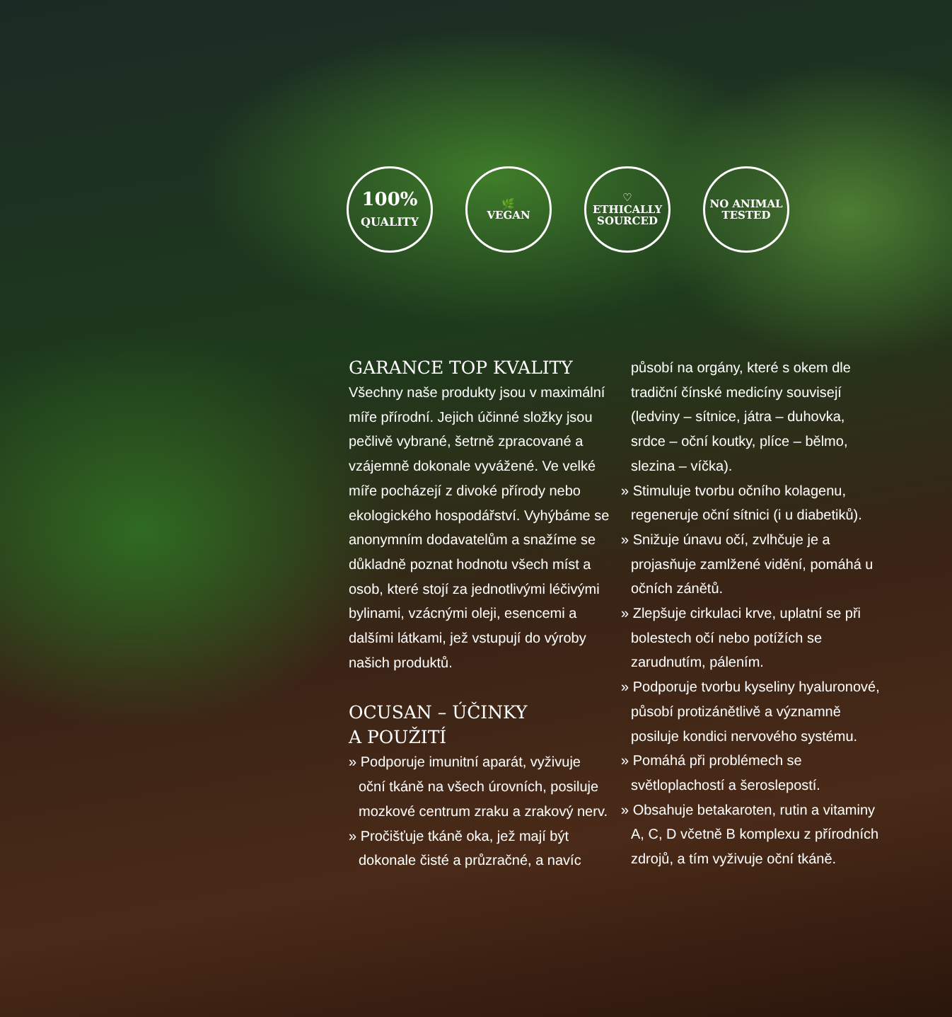100%
QUALITY
🌿
VEGAN
♡
ETHICALLY
SOURCED
NO ANIMAL
TESTED
GARANCE TOP KVALITY
Všechny naše produkty jsou v maximální míře přírodní. Jejich účinné složky jsou pečlivě vybrané, šetrně zpracované a vzájemně dokonale vyvážené. Ve velké míře pocházejí z divoké přírody nebo ekologického hospodářství. Vyhýbáme se anonymním dodavatelům a snažíme se důkladně poznat hodnotu všech míst a osob, které stojí za jednotlivými léčivými bylinami, vzácnými oleji, esencemi a dalšími látkami, jež vstupují do výroby našich produktů.
OCUSAN – ÚČINKY
A POUŽITÍ
» Podporuje imunitní aparát, vyživuje oční tkáně na všech úrovních, posiluje mozkové centrum zraku a zrakový nerv.
» Pročišťuje tkáně oka, jež mají být dokonale čisté a průzračné, a navíc
působí na orgány, které s okem dle tradiční čínské medicíny souvisejí (ledviny – sítnice, játra – duhovka, srdce – oční koutky, plíce – bělmo, slezina – víčka).
» Stimuluje tvorbu očního kolagenu, regeneruje oční sítnici (i u diabetiků).
» Snižuje únavu očí, zvlhčuje je a projasňuje zamlžené vidění, pomáhá u očních zánětů.
» Zlepšuje cirkulaci krve, uplatní se při bolestech očí nebo potížích se zarudnutím, pálením.
» Podporuje tvorbu kyseliny hyaluronové, působí protizánětlivě a významně posiluje kondici nervového systému.
» Pomáhá při problémech se světloplachostí a šeroslepostí.
» Obsahuje betakaroten, rutin a vitaminy A, C, D včetně B komplexu z přírodních zdrojů, a tím vyživuje oční tkáně.